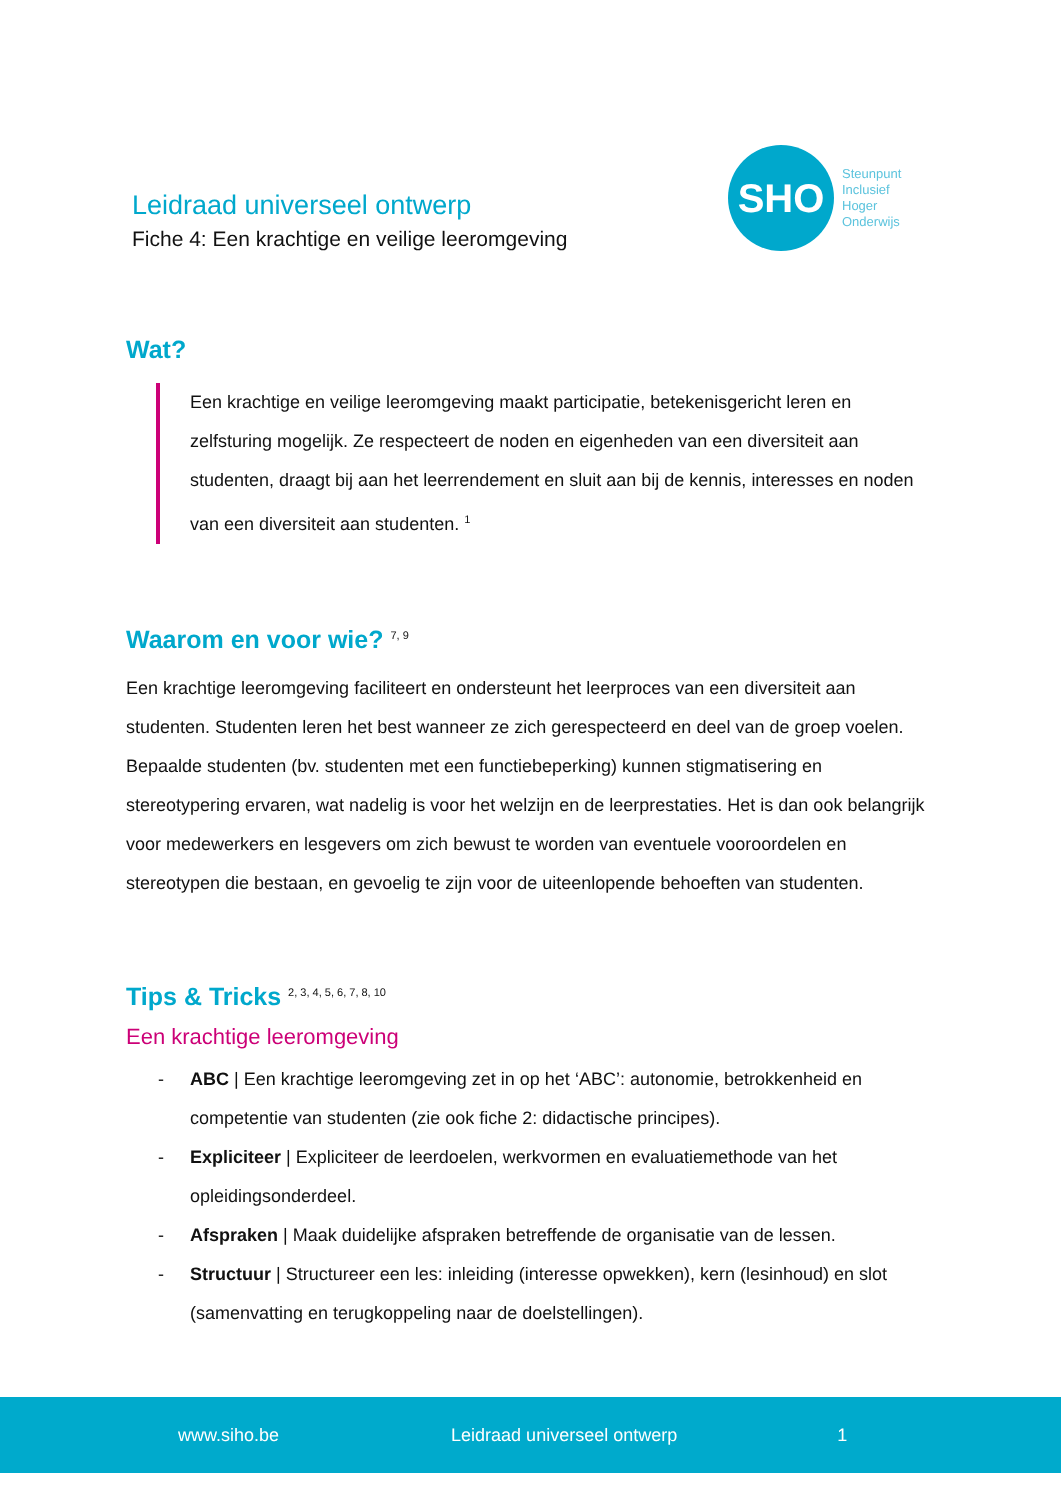Leidraad universeel ontwerp
Fiche 4: Een krachtige en veilige leeromgeving
SHO
Steunpunt
Inclusief
Hoger
Onderwijs
Wat?
Een krachtige en veilige leeromgeving maakt participatie, betekenisgericht leren en zelfsturing mogelijk. Ze respecteert de noden en eigenheden van een diversiteit aan studenten, draagt bij aan het leerrendement en sluit aan bij de kennis, interesses en noden van een diversiteit aan studenten. <sup>1</sup>
Waarom en voor wie? <sup>7, 9</sup>
Een krachtige leeromgeving faciliteert en ondersteunt het leerproces van een diversiteit aan studenten. Studenten leren het best wanneer ze zich gerespecteerd en deel van de groep voelen. Bepaalde studenten (bv. studenten met een functiebeperking) kunnen stigmatisering en stereotypering ervaren, wat nadelig is voor het welzijn en de leerprestaties. Het is dan ook belangrijk voor medewerkers en lesgevers om zich bewust te worden van eventuele vooroordelen en stereotypen die bestaan, en gevoelig te zijn voor de uiteenlopende behoeften van studenten.
Tips & Tricks <sup>2, 3, 4, 5, 6, 7, 8, 10</sup>
Een krachtige leeromgeving
- ABC | Een krachtige leeromgeving zet in op het ‘ABC’: autonomie, betrokkenheid en competentie van studenten (zie ook fiche 2: didactische principes).
- Expliciteer | Expliciteer de leerdoelen, werkvormen en evaluatiemethode van het opleidingsonderdeel.
- Afspraken | Maak duidelijke afspraken betreffende de organisatie van de lessen.
- Structuur | Structureer een les: inleiding (interesse opwekken), kern (lesinhoud) en slot (samenvatting en terugkoppeling naar de doelstellingen).
www.siho.be Leidraad universeel ontwerp 1